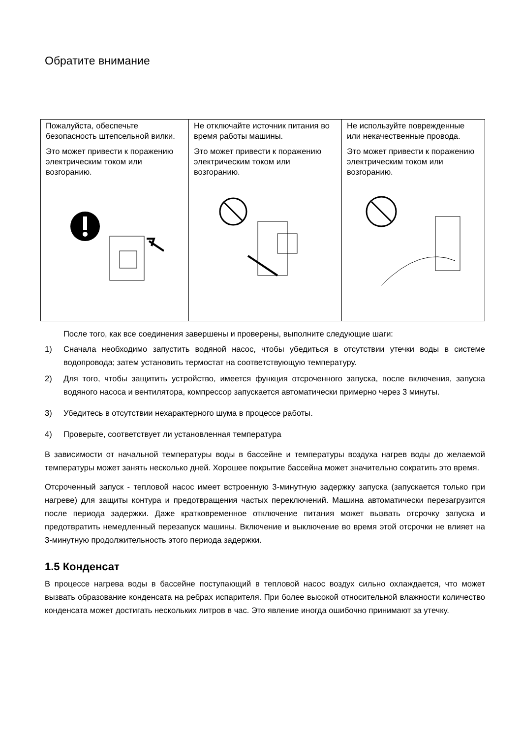Обратите внимание
| Пожалуйста, обеспечьте безопасность штепсельной вилки. Это может привести к поражению электрическим током или возгоранию. | Не отключайте источник питания во время работы машины. Это может привести к поражению электрическим током или возгоранию. | Не используйте поврежденные или некачественные провода. Это может привести к поражению электрическим током или возгоранию. |
После того, как все соединения завершены и проверены, выполните следующие шаги:
1) Сначала необходимо запустить водяной насос, чтобы убедиться в отсутствии утечки воды в системе водопровода; затем установить термостат на соответствующую температуру.
2) Для того, чтобы защитить устройство, имеется функция отсроченного запуска, после включения, запуска водяного насоса и вентилятора, компрессор запускается автоматически примерно через 3 минуты.
3) Убедитесь в отсутствии нехарактерного шума в процессе работы.
4) Проверьте, соответствует ли установленная температура
В зависимости от начальной температуры воды в бассейне и температуры воздуха нагрев воды до желаемой температуры может занять несколько дней. Хорошее покрытие бассейна может значительно сократить это время.
Отсроченный запуск - тепловой насос имеет встроенную 3-минутную задержку запуска (запускается только при нагреве) для защиты контура и предотвращения частых переключений. Машина автоматически перезагрузится после периода задержки. Даже кратковременное отключение питания может вызвать отсрочку запуска и предотвратить немедленный перезапуск машины. Включение и выключение во время этой отсрочки не влияет на 3-минутную продолжительность этого периода задержки.
1.5 Конденсат
В процессе нагрева воды в бассейне поступающий в тепловой насос воздух сильно охлаждается, что может вызвать образование конденсата на ребрах испарителя. При более высокой относительной влажности количество конденсата может достигать нескольких литров в час. Это явление иногда ошибочно принимают за утечку.